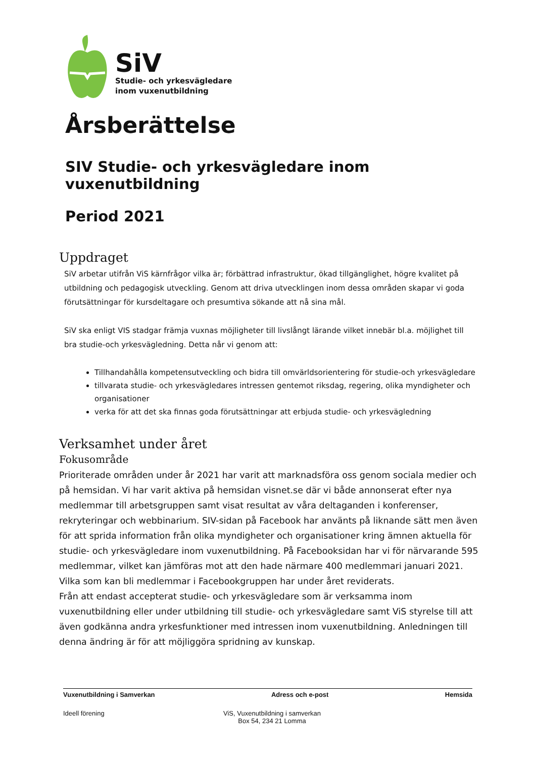SiV
Studie- och yrkesvägledare
inom vuxenutbildning
Årsberättelse
SIV Studie- och yrkesvägledare inom vuxenutbildning
Period 2021
Uppdraget
SiV arbetar utifrån ViS kärnfrågor vilka är; förbättrad infrastruktur, ökad tillgänglighet, högre kvalitet på utbildning och pedagogisk utveckling. Genom att driva utvecklingen inom dessa områden skapar vi goda förutsättningar för kursdeltagare och presumtiva sökande att nå sina mål.
SiV ska enligt VIS stadgar främja vuxnas möjligheter till livslångt lärande vilket innebär bl.a. möjlighet till bra studie-och yrkesvägledning. Detta når vi genom att:
Tillhandahålla kompetensutveckling och bidra till omvärldsorientering för studie-och yrkesvägledare
tillvarata studie- och yrkesvägledares intressen gentemot riksdag, regering, olika myndigheter och organisationer
verka för att det ska finnas goda förutsättningar att erbjuda studie- och yrkesvägledning
Verksamhet under året
Fokusområde
Prioriterade områden under år 2021 har varit att marknadsföra oss genom sociala medier och på hemsidan. Vi har varit aktiva på hemsidan visnet.se där vi både annonserat efter nya medlemmar till arbetsgruppen samt visat resultat av våra deltaganden i konferenser, rekryteringar och webbinarium. SIV-sidan på Facebook har använts på liknande sätt men även för att sprida information från olika myndigheter och organisationer kring ämnen aktuella för studie- och yrkesvägledare inom vuxenutbildning. På Facebooksidan har vi för närvarande 595 medlemmar, vilket kan jämföras mot att den hade närmare 400 medlemmari januari 2021. Vilka som kan bli medlemmar i Facebookgruppen har under året reviderats.
Från att endast accepterat studie- och yrkesvägledare som är verksamma inom vuxenutbildning eller under utbildning till studie- och yrkesvägledare samt ViS styrelse till att även godkänna andra yrkesfunktioner med intressen inom vuxenutbildning. Anledningen till denna ändring är för att möjliggöra spridning av kunskap.
Vuxenutbildning i Samverkan Adress och e-post Hemsida
Ideell förening ViS, Vuxenutbildning i samverkan
Box 54, 234 21 Lomma